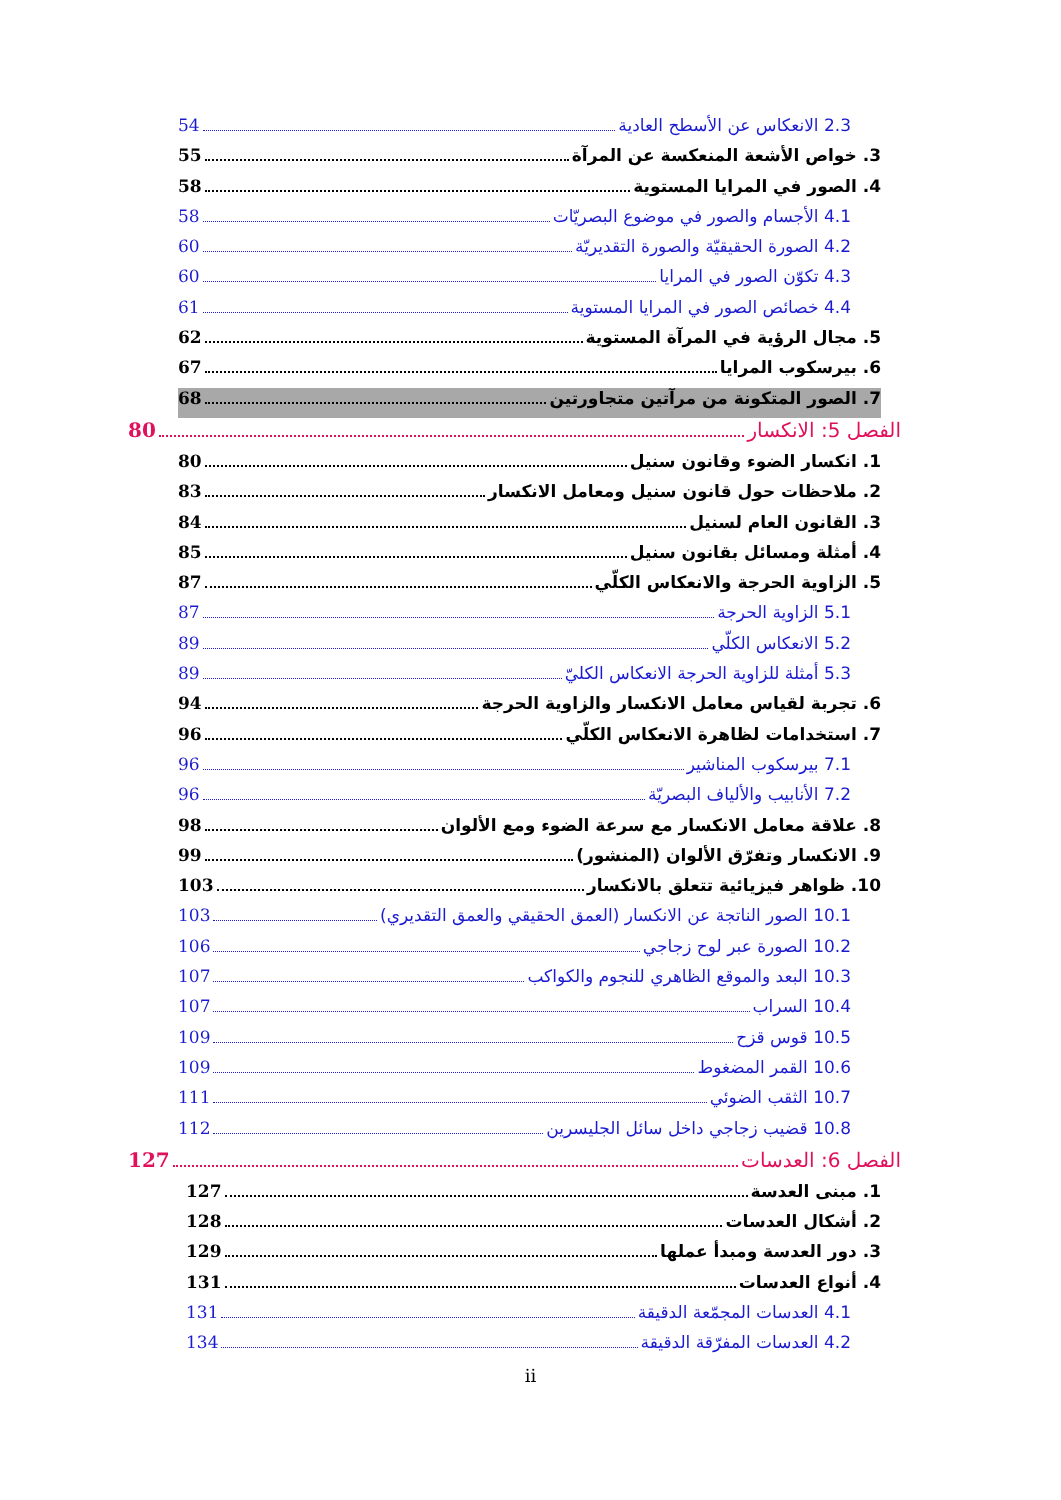2.3 الانعكاس عن الأسطح العادية 54
3. خواص الأشعة المنعكسة عن المرآة 55
4. الصور في المرايا المستوية 58
4.1 الأجسام والصور في موضوع البصريّات 58
4.2 الصورة الحقيقيّة والصورة التقديريّة 60
4.3 تكوّن الصور في المرايا 60
4.4 خصائص الصور في المرايا المستوية 61
5. مجال الرؤية في المرآة المستوية 62
6. بيرسكوب المرايا 67
7. الصور المتكونة من مرآتين متجاورتين 68
الفصل 5: الانكسار 80
1. انكسار الضوء وقانون سنيل 80
2. ملاحظات حول قانون سنيل ومعامل الانكسار 83
3. القانون العام لسنيل 84
4. أمثلة ومسائل بقانون سنيل 85
5. الزاوية الحرجة والانعكاس الكلّي 87
5.1 الزاوية الحرجة 87
5.2 الانعكاس الكلّي 89
5.3 أمثلة للزاوية الحرجة الانعكاس الكليّ 89
6. تجربة لقياس معامل الانكسار والزاوية الحرجة 94
7. استخدامات لظاهرة الانعكاس الكلّي 96
7.1 بيرسكوب المناشير 96
7.2 الأنابيب والألياف البصريّة 96
8. علاقة معامل الانكسار مع سرعة الضوء ومع الألوان 98
9. الانكسار وتفرّق الألوان (المنشور) 99
10. ظواهر فيزيائية تتعلق بالانكسار 103
10.1 الصور الناتجة عن الانكسار (العمق الحقيقي والعمق التقديري) 103
10.2 الصورة عبر لوح زجاجي 106
10.3 البعد والموقع الظاهري للنجوم والكواكب 107
10.4 السراب 107
10.5 قوس قزح 109
10.6 القمر المضغوط 109
10.7 الثقب الضوئي 111
10.8 قضيب زجاجي داخل سائل الجليسرين 112
الفصل 6: العدسات 127
1. مبنى العدسة 127
2. أشكال العدسات 128
3. دور العدسة ومبدأ عملها 129
4. أنواع العدسات 131
4.1 العدسات المجمّعة الدقيقة 131
4.2 العدسات المفرّقة الدقيقة 134
ii